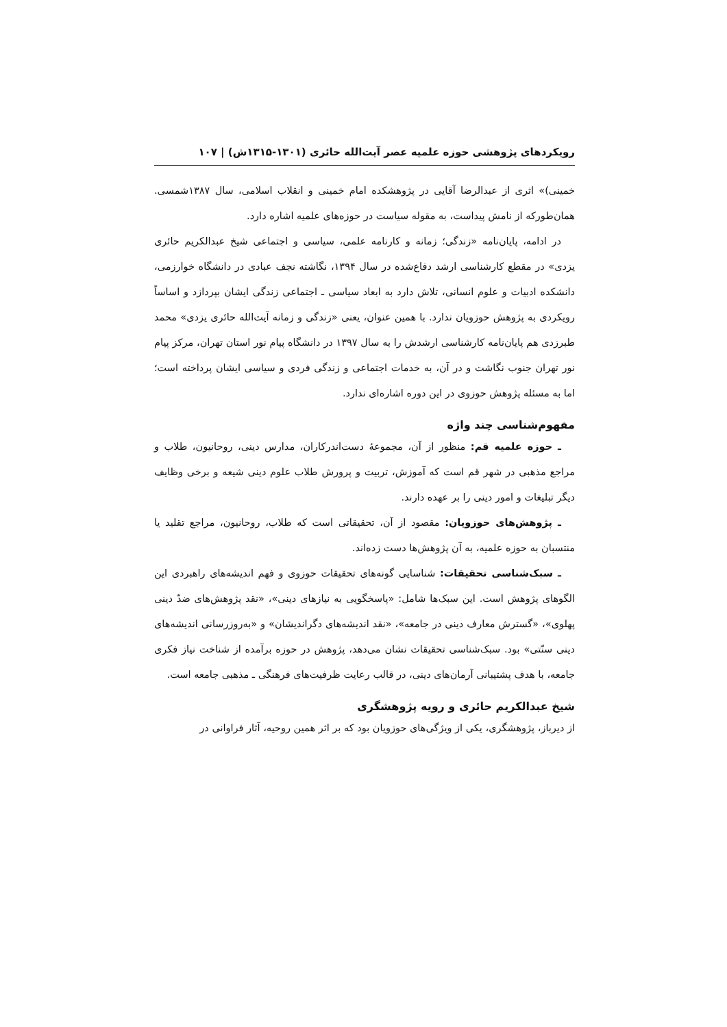رویکردهای پژوهشی حوزه علمیه عصر آیت‌الله حائری (۱۳۰۱-۱۳۱۵ش) | ۱۰۷
خمینی)» اثری از عبدالرضا آقایی در پژوهشکده امام خمینی و انقلاب اسلامی، سال ۱۳۸۷شمسی. همان‌طورکه از نامش پیداست، به مقوله سیاست در حوزه‌های علمیه اشاره دارد.
در ادامه، پایان‌نامه «زندگی؛ زمانه و کارنامه علمی، سیاسی و اجتماعی شیخ عبدالکریم حائری یزدی» در مقطع کارشناسی ارشد دفاع‌شده در سال ۱۳۹۴، نگاشته نجف عبادی در دانشگاه خوارزمی، دانشکده ادبیات و علوم انسانی، تلاش دارد به ابعاد سیاسی ـ اجتماعی زندگی ایشان بپردازد و اساساً رویکردی به پژوهش حوزویان ندارد. با همین عنوان، یعنی «زندگی و زمانه آیت‌الله حائری یزدی» محمد طبرزدی هم پایان‌نامه کارشناسی ارشدش را به سال ۱۳۹۷ در دانشگاه پیام نور استان تهران، مرکز پیام نور تهران جنوب نگاشت و در آن، به خدمات اجتماعی و زندگی فردی و سیاسی ایشان پرداخته است؛ اما به مسئله پژوهش حوزوی در این دوره اشاره‌ای ندارد.
مفهوم‌شناسی چند واژه
ـ حوزه علمیه قم: منظور از آن، مجموعهٔ دست‌اندرکاران، مدارس دینی، روحانیون، طلاب و مراجع مذهبی در شهر قم است که آموزش، تربیت و پرورش طلاب علوم دینی شیعه و برخی وظایف دیگر تبلیغات و امور دینی را بر عهده دارند.
ـ پژوهش‌های حوزویان: مقصود از آن، تحقیقاتی است که طلاب، روحانیون، مراجع تقلید یا منتسبان به حوزه علمیه، به آن پژوهش‌ها دست زده‌اند.
ـ سبک‌شناسی تحقیقات: شناسایی گونه‌های تحقیقات حوزوی و فهم اندیشه‌های راهبردی این الگوهای پژوهش است. این سبک‌ها شامل: «پاسخگویی به نیازهای دینی»، «نقد پژوهش‌های ضدّ دینی پهلوی»، «گسترش معارف دینی در جامعه»، «نقد اندیشه‌های دگراندیشان» و «به‌روزرسانی اندیشه‌های دینی سنّتی» بود. سبک‌شناسی تحقیقات نشان می‌دهد، پژوهش در حوزه برآمده از شناخت نیاز فکری جامعه، با هدف پشتیبانی آرمان‌های دینی، در قالب رعایت ظرفیت‌های فرهنگی ـ مذهبی جامعه است.
شیخ عبدالکریم حائری و رویه پژوهشگری
از دیرباز، پژوهشگری، یکی از ویژگی‌های حوزویان بود که بر اثر همین روحیه، آثار فراوانی در